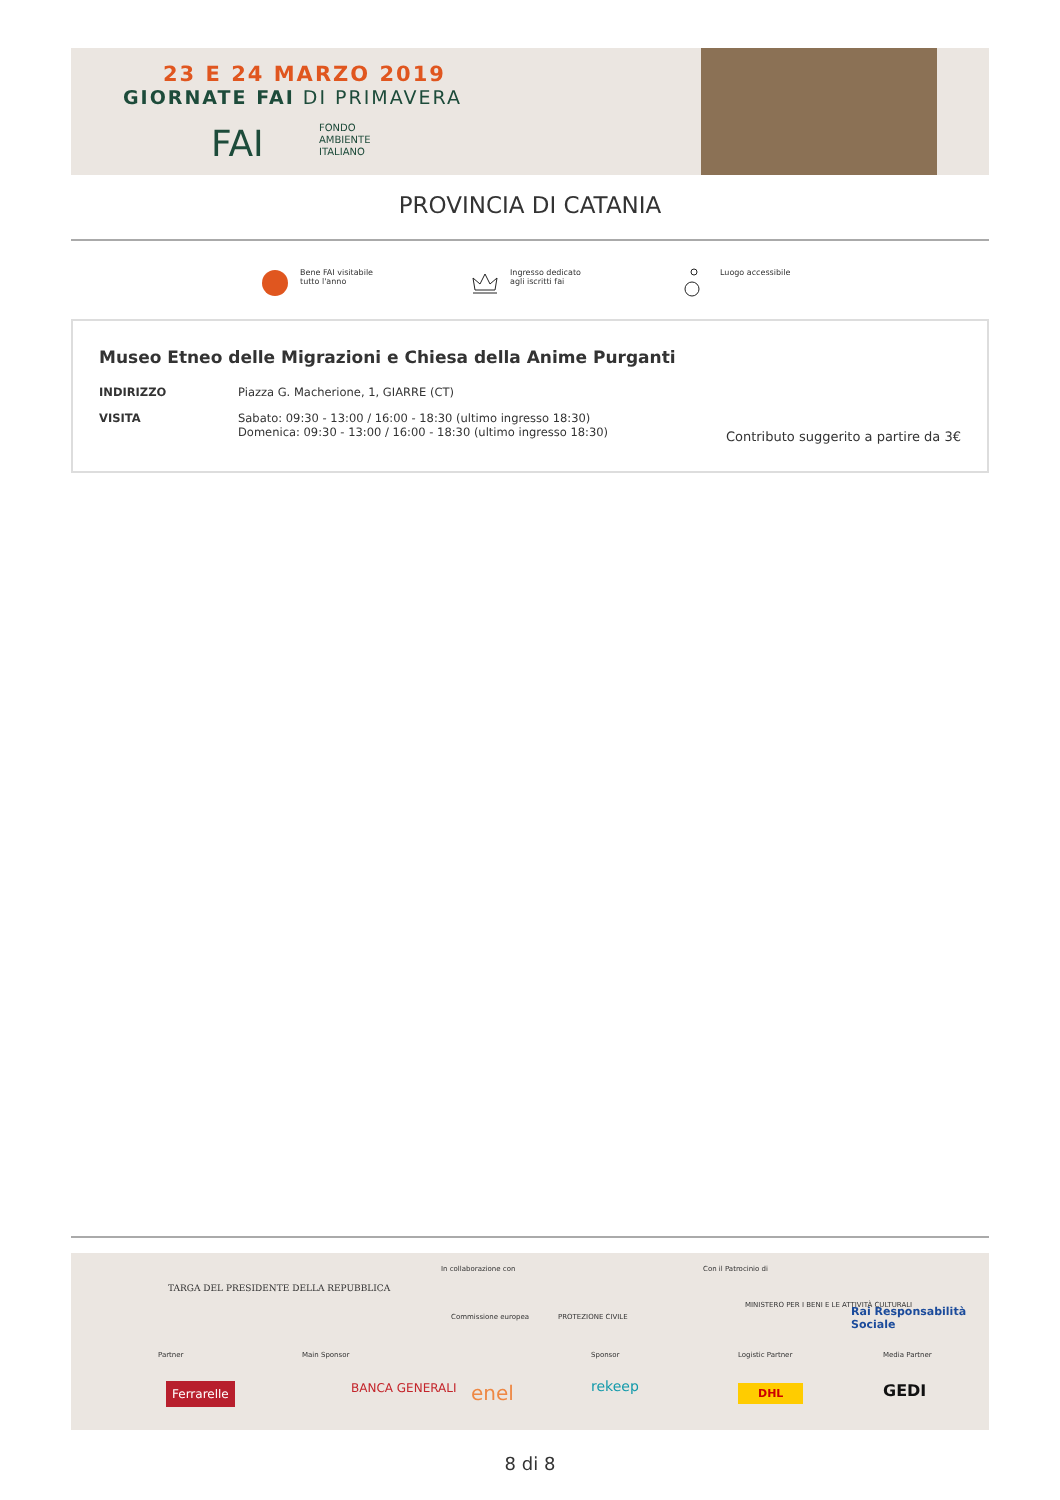23 E 24 MARZO 2019
GIORNATE FAI DI PRIMAVERA
FAI
FONDO
AMBIENTE
ITALIANO
PROVINCIA DI CATANIA
Bene FAI visitabile
tutto l'anno
Ingresso dedicato
agli iscritti fai
Luogo accessibile
Museo Etneo delle Migrazioni e Chiesa della Anime Purganti
INDIRIZZO Piazza G. Macherione, 1, GIARRE (CT)
VISITA Sabato: 09:30 - 13:00 / 16:00 - 18:30 (ultimo ingresso 18:30)
Domenica: 09:30 - 13:00 / 16:00 - 18:30 (ultimo ingresso 18:30)
Contributo suggerito a partire da 3€
TARGA DEL PRESIDENTE DELLA REPUBBLICA
In collaborazione con
Commissione europea PROTEZIONE CIVILE
Con il Patrocinio di
MINISTERO PER I BENI E LE ATTIVITÀ CULTURALI Rai Responsabilità Sociale
Partner
Ferrarelle
Main Sponsor
BANCA GENERALI enel
Sponsor
rekeep
Logistic Partner
DHL
Media Partner
GEDI
8 di 8